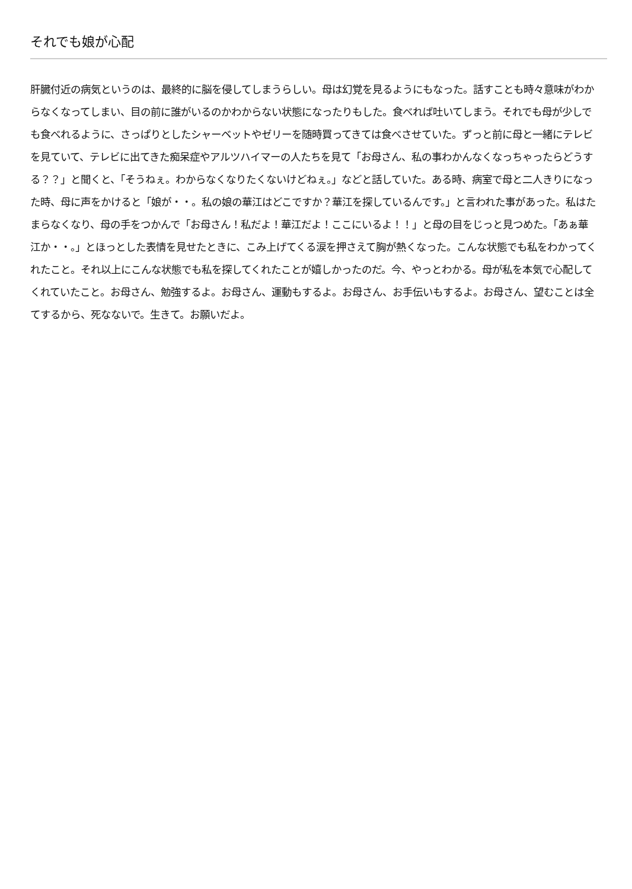それでも娘が心配
肝臓付近の病気というのは、最終的に脳を侵してしまうらしい。母は幻覚を見るようにもなった。話すことも時々意味がわからなくなってしまい、目の前に誰がいるのかわからない状態になったりもした。食べれば吐いてしまう。それでも母が少しでも食べれるように、さっぱりとしたシャーベットやゼリーを随時買ってきては食べさせていた。ずっと前に母と一緒にテレビを見ていて、テレビに出てきた痴呆症やアルツハイマーの人たちを見て「お母さん、私の事わかんなくなっちゃったらどうする？？」と聞くと、「そうねぇ。わからなくなりたくないけどねぇ。」などと話していた。ある時、病室で母と二人きりになった時、母に声をかけると「娘が・・。私の娘の華江はどこですか？華江を探しているんです。」と言われた事があった。私はたまらなくなり、母の手をつかんで「お母さん！私だよ！華江だよ！ここにいるよ！！」と母の目をじっと見つめた。「あぁ華江か・・。」とほっとした表情を見せたときに、こみ上げてくる涙を押さえて胸が熱くなった。こんな状態でも私をわかってくれたこと。それ以上にこんな状態でも私を探してくれたことが嬉しかったのだ。今、やっとわかる。母が私を本気で心配してくれていたこと。お母さん、勉強するよ。お母さん、運動もするよ。お母さん、お手伝いもするよ。お母さん、望むことは全てするから、死なないで。生きて。お願いだよ。